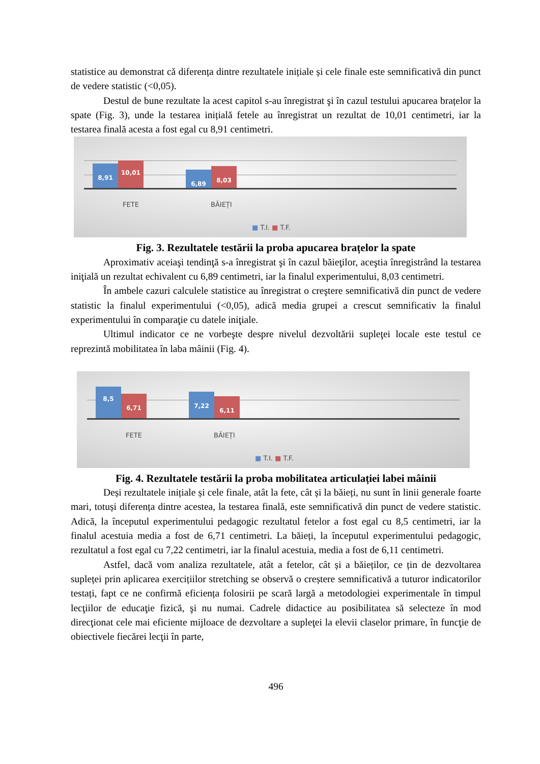statistice au demonstrat că diferența dintre rezultatele inițiale și cele finale este semnificativă din punct de vedere statistic (<0,05).
Destul de bune rezultate la acest capitol s-au înregistrat şi în cazul testului apucarea brațelor la spate (Fig. 3), unde la testarea inițială fetele au înregistrat un rezultat de 10,01 centimetri, iar la testarea finală acesta a fost egal cu 8,91 centimetri.
8,91 10,01
6,89 8,03
FETE BĂIEȚI
■ T.I. ■ T.F.
Fig. 3. Rezultatele testării la proba apucarea brațelor la spate
Aproximativ aceiaşi tendinţă s-a înregistrat şi în cazul băieţilor, aceştia înregistrând la testarea iniţială un rezultat echivalent cu 6,89 centimetri, iar la finalul experimentului, 8,03 centimetri.
În ambele cazuri calculele statistice au înregistrat o creştere semnificativă din punct de vedere statistic la finalul experimentului (<0,05), adică media grupei a crescut semnificativ la finalul experimentului în comparaţie cu datele iniţiale.
Ultimul indicator ce ne vorbeşte despre nivelul dezvoltării supleţei locale este testul ce reprezintă mobilitatea în laba mâinii (Fig. 4).
8,5
6,71 7,22
6,11
FETE BĂIEȚI
■ T.I. ■ T.F.
Fig. 4. Rezultatele testării la proba mobilitatea articulației labei mâinii
Deși rezultatele inițiale și cele finale, atât la fete, cât și la băieți, nu sunt în linii generale foarte mari, totuși diferența dintre acestea, la testarea finală, este semnificativă din punct de vedere statistic. Adică, la începutul experimentului pedagogic rezultatul fetelor a fost egal cu 8,5 centimetri, iar la finalul acestuia media a fost de 6,71 centimetri. La băieți, la începutul experimentului pedagogic, rezultatul a fost egal cu 7,22 centimetri, iar la finalul acestuia, media a fost de 6,11 centimetri.
Astfel, dacă vom analiza rezultatele, atât a fetelor, cât și a băieților, ce țin de dezvoltarea supleței prin aplicarea exercițiilor stretching se observă o creștere semnificativă a tuturor indicatorilor testați, fapt ce ne confirmă eficiența folosirii pe scară largă a metodologiei experimentale în timpul lecţiilor de educaţie fizică, şi nu numai. Cadrele didactice au posibilitatea să selecteze în mod direcţionat cele mai eficiente mijloace de dezvoltare a supleţei la elevii claselor primare, în funcţie de obiectivele fiecărei lecţii în parte,
496